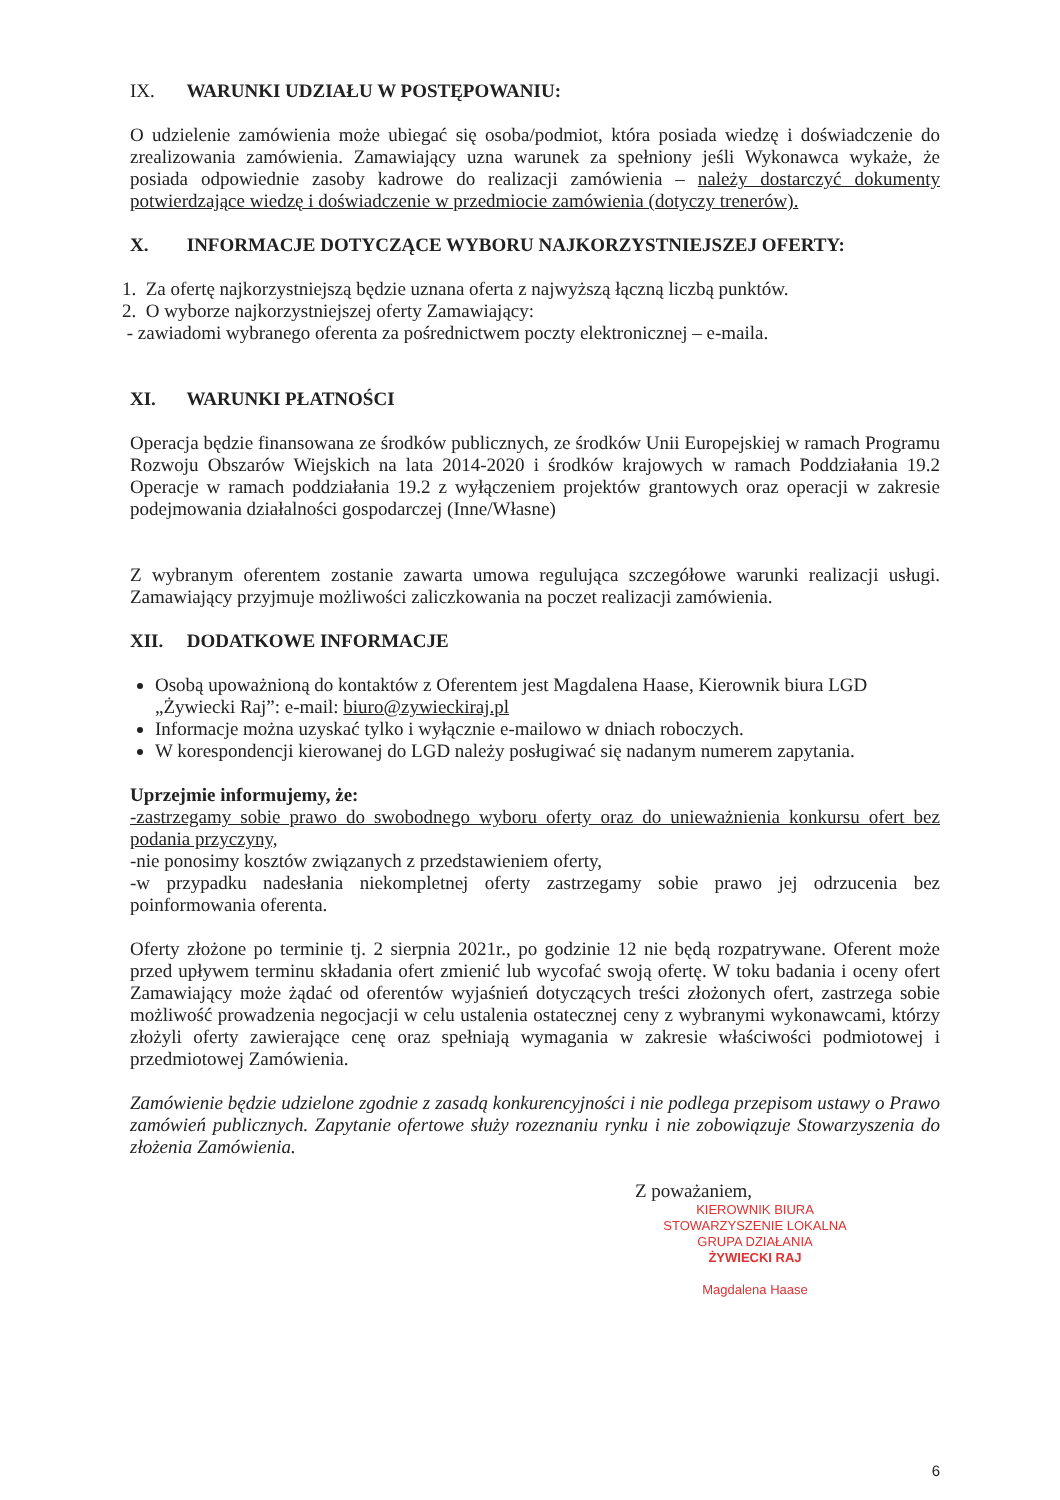IX. WARUNKI UDZIAŁU W POSTĘPOWANIU:
O udzielenie zamówienia może ubiegać się osoba/podmiot, która posiada wiedzę i doświadczenie do zrealizowania zamówienia. Zamawiający uzna warunek za spełniony jeśli Wykonawca wykaże, że posiada odpowiednie zasoby kadrowe do realizacji zamówienia – należy dostarczyć dokumenty potwierdzające wiedzę i doświadczenie w przedmiocie zamówienia (dotyczy trenerów).
X. INFORMACJE DOTYCZĄCE WYBORU NAJKORZYSTNIEJSZEJ OFERTY:
1. Za ofertę najkorzystniejszą będzie uznana oferta z najwyższą łączną liczbą punktów.
2. O wyborze najkorzystniejszej oferty Zamawiający:
- zawiadomi wybranego oferenta za pośrednictwem poczty elektronicznej – e-maila.
XI. WARUNKI PŁATNOŚCI
Operacja będzie finansowana ze środków publicznych, ze środków Unii Europejskiej w ramach Programu Rozwoju Obszarów Wiejskich na lata 2014-2020 i środków krajowych w ramach Poddziałania 19.2 Operacje w ramach poddziałania 19.2 z wyłączeniem projektów grantowych oraz operacji w zakresie podejmowania działalności gospodarczej (Inne/Własne)
Z wybranym oferentem zostanie zawarta umowa regulująca szczegółowe warunki realizacji usługi. Zamawiający przyjmuje możliwości zaliczkowania na poczet realizacji zamówienia.
XII. DODATKOWE INFORMACJE
Osobą upoważnioną do kontaktów z Oferentem jest Magdalena Haase, Kierownik biura LGD „Żywiecki Raj”: e-mail: biuro@zywieckiraj.pl
Informacje można uzyskać tylko i wyłącznie e-mailowo w dniach roboczych.
W korespondencji kierowanej do LGD należy posługiwać się nadanym numerem zapytania.
Uprzejmie informujemy, że:
-zastrzegamy sobie prawo do swobodnego wyboru oferty oraz do unieważnienia konkursu ofert bez podania przyczyny,
-nie ponosimy kosztów związanych z przedstawieniem oferty,
-w przypadku nadesłania niekompletnej oferty zastrzegamy sobie prawo jej odrzucenia bez poinformowania oferenta.
Oferty złożone po terminie tj. 2 sierpnia 2021r., po godzinie 12 nie będą rozpatrywane. Oferent może przed upływem terminu składania ofert zmienić lub wycofać swoją ofertę. W toku badania i oceny ofert Zamawiający może żądać od oferentów wyjaśnień dotyczących treści złożonych ofert, zastrzega sobie możliwość prowadzenia negocjacji w celu ustalenia ostatecznej ceny z wybranymi wykonawcami, którzy złożyli oferty zawierające cenę oraz spełniają wymagania w zakresie właściwości podmiotowej i przedmiotowej Zamówienia.
Zamówienie będzie udzielone zgodnie z zasadą konkurencyjności i nie podlega przepisom ustawy o Prawo zamówień publicznych. Zapytanie ofertowe służy rozeznaniu rynku i nie zobowiązuje Stowarzyszenia do złożenia Zamówienia.
Z poważaniem,
KIEROWNIK BIURA
STOWARZYSZENIE LOKALNA GRUPA DZIAŁANIA
ŻYWIECKI RAJ
Magdalena Haase
6